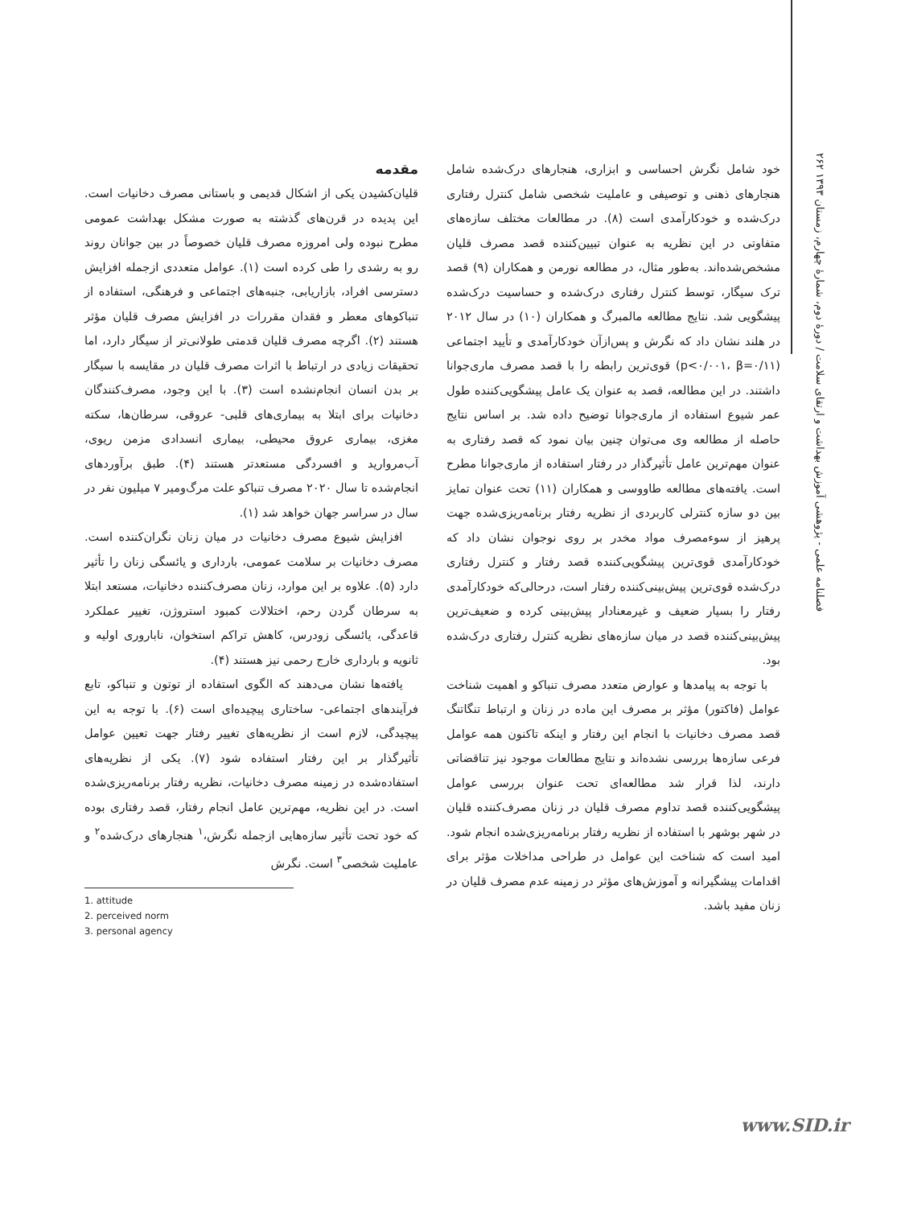۲۶۲ فصلنامه علمی - پژوهشی آموزش بهداشت و ارتقای سلامت / دورهٔ دوم، شمارهٔ چهارم، زمستان ۱۳۹۳
مقدمه
قلیان‌کشیدن یکی از اشکال قدیمی و باستانی مصرف دخانیات است. این پدیده در قرن‌های گذشته به صورت مشکل بهداشت عمومی مطرح نبوده ولی امروزه مصرف قلیان خصوصاً در بین جوانان روند رو به رشدی را طی کرده است (۱). عوامل متعددی ازجمله افزایش دسترسی افراد، بازاریابی، جنبه‌های اجتماعی و فرهنگی، استفاده از تنباکوهای معطر و فقدان مقررات در افزایش مصرف قلیان مؤثر هستند (۲). اگرچه مصرف قلیان قدمتی طولانی‌تر از سیگار دارد، اما تحقیقات زیادی در ارتباط با اثرات مصرف قلیان در مقایسه با سیگار بر بدن انسان انجام‌نشده است (۳). با این وجود، مصرف‌کنندگان دخانیات برای ابتلا به بیماری‌های قلبی- عروقی، سرطان‌ها، سکته مغزی، بیماری عروق محیطی، بیماری انسدادی مزمن ریوی، آب‌مروارید و افسردگی مستعدتر هستند (۴). طبق برآوردهای انجام‌شده تا سال ۲۰۲۰ مصرف تنباکو علت مرگ‌ومیر ۷ میلیون نفر در سال در سراسر جهان خواهد شد (۱).
افزایش شیوع مصرف دخانیات در میان زنان نگران‌کننده است. مصرف دخانیات بر سلامت عمومی، بارداری و یائسگی زنان را تأثیر دارد (۵). علاوه بر این موارد، زنان مصرف‌کننده دخانیات، مستعد ابتلا به سرطان گردن رحم، اختلالات کمبود استروژن، تغییر عملکرد قاعدگی، یائسگی زودرس، کاهش تراکم استخوان، ناباروری اولیه و ثانویه و بارداری خارج رحمی نیز هستند (۴).
یافته‌ها نشان می‌دهند که الگوی استفاده از توتون و تنباکو، تابع فرآیندهای اجتماعی- ساختاری پیچیده‌ای است (۶). با توجه به این پیچیدگی، لازم است از نظریه‌های تغییر رفتار جهت تعیین عوامل تأثیرگذار بر این رفتار استفاده شود (۷). یکی از نظریه‌های استفاده‌شده در زمینه مصرف دخانیات، نظریه رفتار برنامه‌ریزی‌شده است. در این نظریه، مهم‌ترین عامل انجام رفتار، قصد رفتاری بوده که خود تحت تأثیر سازه‌هایی ازجمله نگرش،<sup>۱</sup> هنجارهای درک‌شده<sup>۲</sup> و عاملیت شخصی<sup>۳</sup> است. نگرش
1. attitude
2. perceived norm
3. personal agency
خود شامل نگرش احساسی و ابزاری، هنجارهای درک‌شده شامل هنجارهای ذهنی و توصیفی و عاملیت شخصی شامل کنترل رفتاری درک‌شده و خودکارآمدی است (۸). در مطالعات مختلف سازه‌های متفاوتی در این نظریه به عنوان تبیین‌کننده قصد مصرف قلیان مشخص‌شده‌اند. به‌طور مثال، در مطالعه نورمن و همکاران (۹) قصد ترک سیگار، توسط کنترل رفتاری درک‌شده و حساسیت درک‌شده پیشگویی شد. نتایج مطالعه مالمبرگ و همکاران (۱۰) در سال ۲۰۱۲ در هلند نشان داد که نگرش و پس‌ازآن خودکارآمدی و تأیید اجتماعی (p<۰/۰۰۱، β=۰/۱۱) قوی‌ترین رابطه را با قصد مصرف ماری‌جوانا داشتند. در این مطالعه، قصد به عنوان یک عامل پیشگویی‌کننده طول عمر شیوع استفاده از ماری‌جوانا توضیح داده شد. بر اساس نتایج حاصله از مطالعه وی می‌توان چنین بیان نمود که قصد رفتاری به عنوان مهم‌ترین عامل تأثیرگذار در رفتار استفاده از ماری‌جوانا مطرح است. یافته‌های مطالعه طاووسی و همکاران (۱۱) تحت عنوان تمایز بین دو سازه کنترلی کاربردی از نظریه رفتار برنامه‌ریزی‌شده جهت پرهیز از سوءمصرف مواد مخدر بر روی نوجوان نشان داد که خودکارآمدی قوی‌ترین پیشگویی‌کننده قصد رفتار و کنترل رفتاری درک‌شده قوی‌ترین پیش‌بینی‌کننده رفتار است، درحالی‌که خودکارآمدی رفتار را بسیار ضعیف و غیرمعنادار پیش‌بینی کرده و ضعیف‌ترین پیش‌بینی‌کننده قصد در میان سازه‌های نظریه کنترل رفتاری درک‌شده بود.
با توجه به پیامدها و عوارض متعدد مصرف تنباکو و اهمیت شناخت عوامل (فاکتور) مؤثر بر مصرف این ماده در زنان و ارتباط تنگاتنگ قصد مصرف دخانیات با انجام این رفتار و اینکه تاکنون همه عوامل فرعی سازه‌ها بررسی نشده‌اند و نتایج مطالعات موجود نیز تناقضاتی دارند، لذا قرار شد مطالعه‌ای تحت عنوان بررسی عوامل پیشگویی‌کننده قصد تداوم مصرف قلیان در زنان مصرف‌کننده قلیان در شهر بوشهر با استفاده از نظریه رفتار برنامه‌ریزی‌شده انجام شود. امید است که شناخت این عوامل در طراحی مداخلات مؤثر برای اقدامات پیشگیرانه و آموزش‌های مؤثر در زمینه عدم مصرف قلیان در زنان مفید باشد.
www.SID.ir